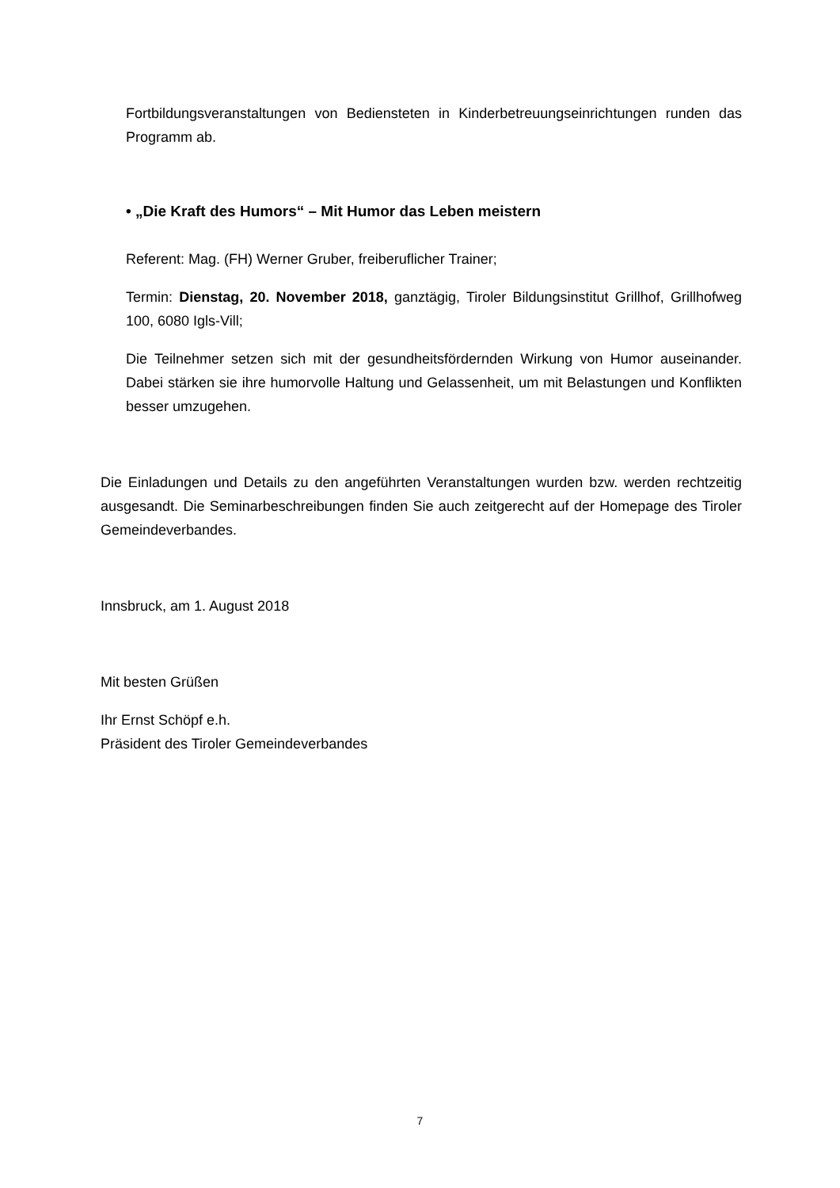Fortbildungsveranstaltungen von Bediensteten in Kinderbetreuungseinrichtungen runden das Programm ab.
• „Die Kraft des Humors“ – Mit Humor das Leben meistern
Referent: Mag. (FH) Werner Gruber, freiberuflicher Trainer;
Termin: Dienstag, 20. November 2018, ganztägig, Tiroler Bildungsinstitut Grillhof, Grillhofweg 100, 6080 Igls-Vill;
Die Teilnehmer setzen sich mit der gesundheitsfördernden Wirkung von Humor auseinander. Dabei stärken sie ihre humorvolle Haltung und Gelassenheit, um mit Belastungen und Konflikten besser umzugehen.
Die Einladungen und Details zu den angeführten Veranstaltungen wurden bzw. werden rechtzeitig ausgesandt. Die Seminarbeschreibungen finden Sie auch zeitgerecht auf der Homepage des Tiroler Gemeindeverbandes.
Innsbruck, am 1. August 2018
Mit besten Grüßen
Ihr Ernst Schöpf e.h.
Präsident des Tiroler Gemeindeverbandes
7